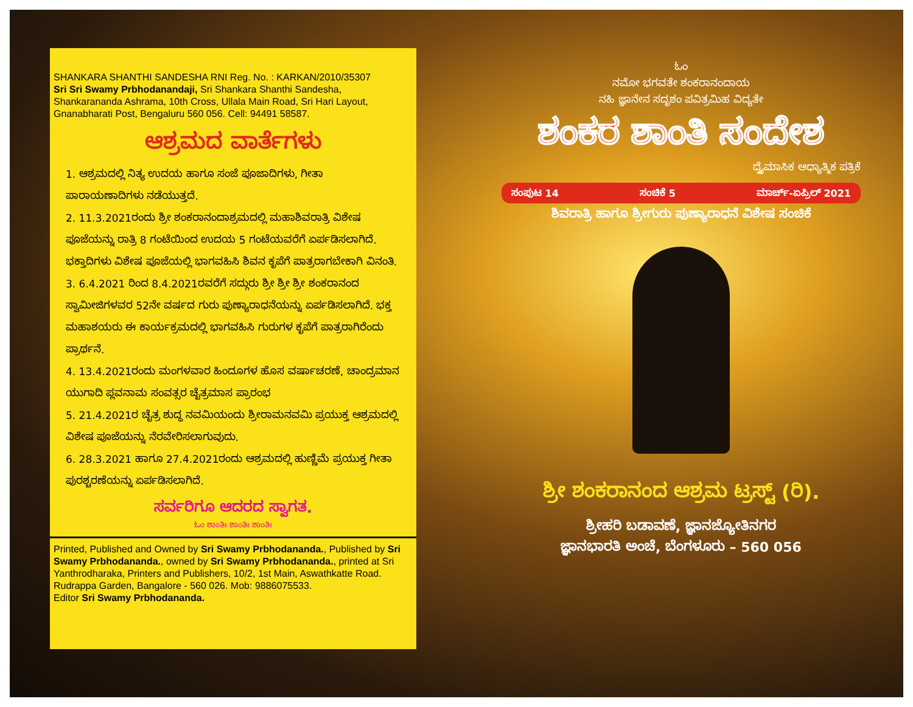SHANKARA SHANTHI SANDESHA RNI Reg. No. : KARKAN/2010/35307
Sri Sri Swamy Prbhodanandaji, Sri Shankara Shanthi Sandesha, Shankarananda Ashrama, 10th Cross, Ullala Main Road, Sri Hari Layout, Gnanabharati Post, Bengaluru 560 056. Cell: 94491 58587.
ಆಶ್ರಮದ ವಾರ್ತೆಗಳು
1. ಆಶ್ರಮದಲ್ಲಿ ನಿತ್ಯ ಉದಯ ಹಾಗೂ ಸಂಜೆ ಪೂಜಾದಿಗಳು, ಗೀತಾ ಪಾರಾಯಣಾದಿಗಳು ನಡೆಯುತ್ತದೆ.
2. 11.3.2021ರಂದು ಶ್ರೀ ಶಂಕರಾನಂದಾಶ್ರಮದಲ್ಲಿ ಮಹಾಶಿವರಾತ್ರಿ ವಿಶೇಷ ಪೂಜೆಯನ್ನು ರಾತ್ರಿ 8 ಗಂಟೆಯಿಂದ ಉದಯ 5 ಗಂಟೆಯವರೆಗೆ ಏರ್ಪಡಿಸಲಾಗಿದೆ. ಭಕ್ತಾದಿಗಳು ವಿಶೇಷ ಪೂಜೆಯಲ್ಲಿ ಭಾಗವಹಿಸಿ ಶಿವನ ಕೃಪೆಗೆ ಪಾತ್ರರಾಗಬೇಕಾಗಿ ವಿನಂತಿ.
3. 6.4.2021 ರಿಂದ 8.4.2021ರವರೆಗೆ ಸದ್ಗುರು ಶ್ರೀ ಶ್ರೀ ಶ್ರೀ ಶಂಕರಾನಂದ ಸ್ವಾಮೀಜಿಗಳವರ 52ನೇ ವರ್ಷದ ಗುರು ಪುಣ್ಯಾರಾಧನೆಯನ್ನು ಏರ್ಪಡಿಸಲಾಗಿದೆ. ಭಕ್ತ ಮಹಾಶಯರು ಈ ಕಾರ್ಯಕ್ರಮದಲ್ಲಿ ಭಾಗವಹಿಸಿ ಗುರುಗಳ ಕೃಪೆಗೆ ಪಾತ್ರರಾಗಿರೆಂದು ಪ್ರಾರ್ಥನೆ.
4. 13.4.2021ರಂದು ಮಂಗಳವಾರ ಹಿಂದೂಗಳ ಹೊಸ ವರ್ಷಾಚರಣೆ, ಚಾಂದ್ರಮಾನ ಯುಗಾದಿ ಪ್ಲವನಾಮ ಸಂವತ್ಸರ ಚೈತ್ರಮಾಸ ಪ್ರಾರಂಭ
5. 21.4.2021ರ ಚೈತ್ರ ಶುದ್ಧ ನವಮಿಯಂದು ಶ್ರೀರಾಮನವಮಿ ಪ್ರಯುಕ್ತ ಆಶ್ರಮದಲ್ಲಿ ವಿಶೇಷ ಪೂಜೆಯನ್ನು ನೆರವೇರಿಸಲಾಗುವುದು.
6. 28.3.2021 ಹಾಗೂ 27.4.2021ರಂದು ಆಶ್ರಮದಲ್ಲಿ ಹುಣ್ಣಿಮೆ ಪ್ರಯುಕ್ತ ಗೀತಾ ಪುರಶ್ಚರಣೆಯನ್ನು ಏರ್ಪಡಿಸಲಾಗಿದೆ.
ಸರ್ವರಿಗೂ ಆದರದ ಸ್ವಾಗತ.
ಓಂ ಶಾಂತಿಃ ಶಾಂತಿಃ ಶಾಂತಿಃ
Printed, Published and Owned by Sri Swamy Prbhodananda., Published by Sri Swamy Prbhodananda., owned by Sri Swamy Prbhodananda., printed at Sri Yanthrodharaka, Printers and Publishers, 10/2, 1st Main, Aswathkatte Road. Rudrappa Garden, Bangalore - 560 026. Mob: 9886075533.
Editor Sri Swamy Prbhodananda.
ಓಂ
ನಮೋ ಭಗವತೇ ಶಂಕರಾನಂದಾಯ
ನಹಿ ಜ್ಞಾನೇನ ಸದೃಶಂ ಪವಿತ್ರಮಿಹ ವಿದ್ಯತೇ
ಶಂಕರ ಶಾಂತಿ ಸಂದೇಶ
ದ್ವೈಮಾಸಿಕ ಆಧ್ಯಾತ್ಮಿಕ ಪತ್ರಿಕೆ
ಸಂಪುಟ 14 ಸಂಚಿಕೆ 5 ಮಾರ್ಚ್-ಏಪ್ರಿಲ್ 2021
ಶಿವರಾತ್ರಿ ಹಾಗೂ ಶ್ರೀಗುರು ಪುಣ್ಯಾರಾಧನೆ ವಿಶೇಷ ಸಂಚಿಕೆ
ಶ್ರೀ ಶಂಕರಾನಂದ ಆಶ್ರಮ ಟ್ರಸ್ಟ್ (ರಿ).
ಶ್ರೀಹರಿ ಬಡಾವಣೆ, ಜ್ಞಾನಜ್ಯೋತಿನಗರ
ಜ್ಞಾನಭಾರತಿ ಅಂಚೆ, ಬೆಂಗಳೂರು – 560 056